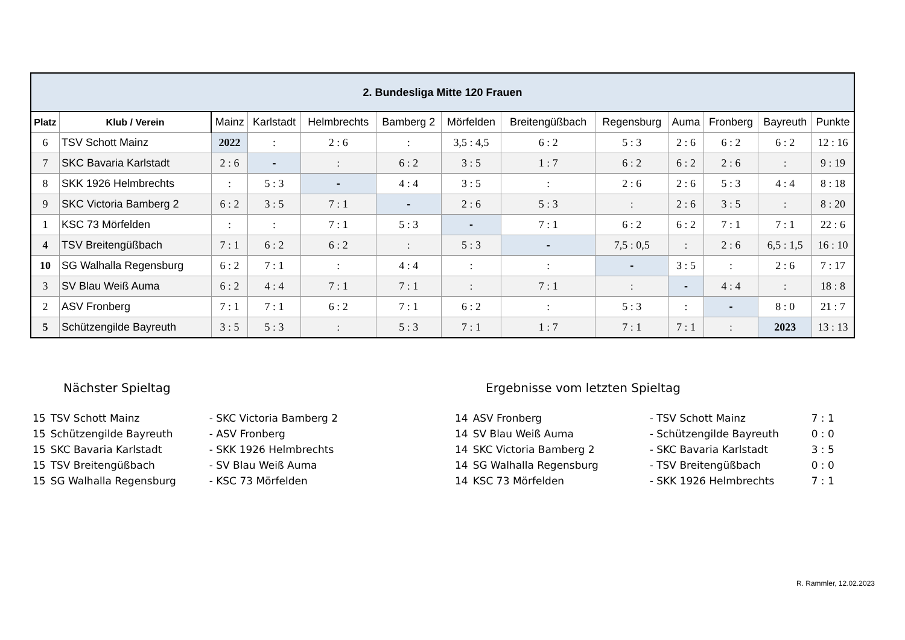| 2. Bundesliga Mitte 120 Frauen | | | | | | | | | | | | |
| Platz | Klub / Verein | Mainz | Karlstadt | Helmbrechts | Bamberg 2 | Mörfelden | Breitengüßbach | Regensburg | Auma | Fronberg | Bayreuth | Punkte |
| 6 | TSV Schott Mainz | 2022 | : | 2 : 6 | : | 3,5 : 4,5 | 6 : 2 | 5 : 3 | 2 : 6 | 6 : 2 | 6 : 2 | 12 : 16 |
| 7 | SKC Bavaria Karlstadt | 2 : 6 | - | : | 6 : 2 | 3 : 5 | 1 : 7 | 6 : 2 | 6 : 2 | 2 : 6 | : | 9 : 19 |
| 8 | SKK 1926 Helmbrechts | : | 5 : 3 | - | 4 : 4 | 3 : 5 | : | 2 : 6 | 2 : 6 | 5 : 3 | 4 : 4 | 8 : 18 |
| 9 | SKC Victoria Bamberg 2 | 6 : 2 | 3 : 5 | 7 : 1 | - | 2 : 6 | 5 : 3 | : | 2 : 6 | 3 : 5 | : | 8 : 20 |
| 1 | KSC 73 Mörfelden | : | : | 7 : 1 | 5 : 3 | - | 7 : 1 | 6 : 2 | 6 : 2 | 7 : 1 | 7 : 1 | 22 : 6 |
| 4 | TSV Breitengüßbach | 7 : 1 | 6 : 2 | 6 : 2 | : | 5 : 3 | - | 7,5 : 0,5 | : | 2 : 6 | 6,5 : 1,5 | 16 : 10 |
| 10 | SG Walhalla Regensburg | 6 : 2 | 7 : 1 | : | 4 : 4 | : | : | - | 3 : 5 | : | 2 : 6 | 7 : 17 |
| 3 | SV Blau Weiß Auma | 6 : 2 | 4 : 4 | 7 : 1 | 7 : 1 | : | 7 : 1 | : | - | 4 : 4 | : | 18 : 8 |
| 2 | ASV Fronberg | 7 : 1 | 7 : 1 | 6 : 2 | 7 : 1 | 6 : 2 | : | 5 : 3 | : | - | 8 : 0 | 21 : 7 |
| 5 | Schützengilde Bayreuth | 3 : 5 | 5 : 3 | : | 5 : 3 | 7 : 1 | 1 : 7 | 7 : 1 | 7 : 1 | : | 2023 | 13 : 13 |
Nächster Spieltag
| 15 | TSV Schott Mainz | - SKC Victoria Bamberg 2 |
| 15 | Schützengilde Bayreuth | - ASV Fronberg |
| 15 | SKC Bavaria Karlstadt | - SKK 1926 Helmbrechts |
| 15 | TSV Breitengüßbach | - SV Blau Weiß Auma |
| 15 | SG Walhalla Regensburg | - KSC 73 Mörfelden |
Ergebnisse vom letzten Spieltag
| 14 | ASV Fronberg | - TSV Schott Mainz | 7 : 1 |
| 14 | SV Blau Weiß Auma | - Schützengilde Bayreuth | 0 : 0 |
| 14 | SKC Victoria Bamberg 2 | - SKC Bavaria Karlstadt | 3 : 5 |
| 14 | SG Walhalla Regensburg | - TSV Breitengüßbach | 0 : 0 |
| 14 | KSC 73 Mörfelden | - SKK 1926 Helmbrechts | 7 : 1 |
R. Rammler, 12.02.2023